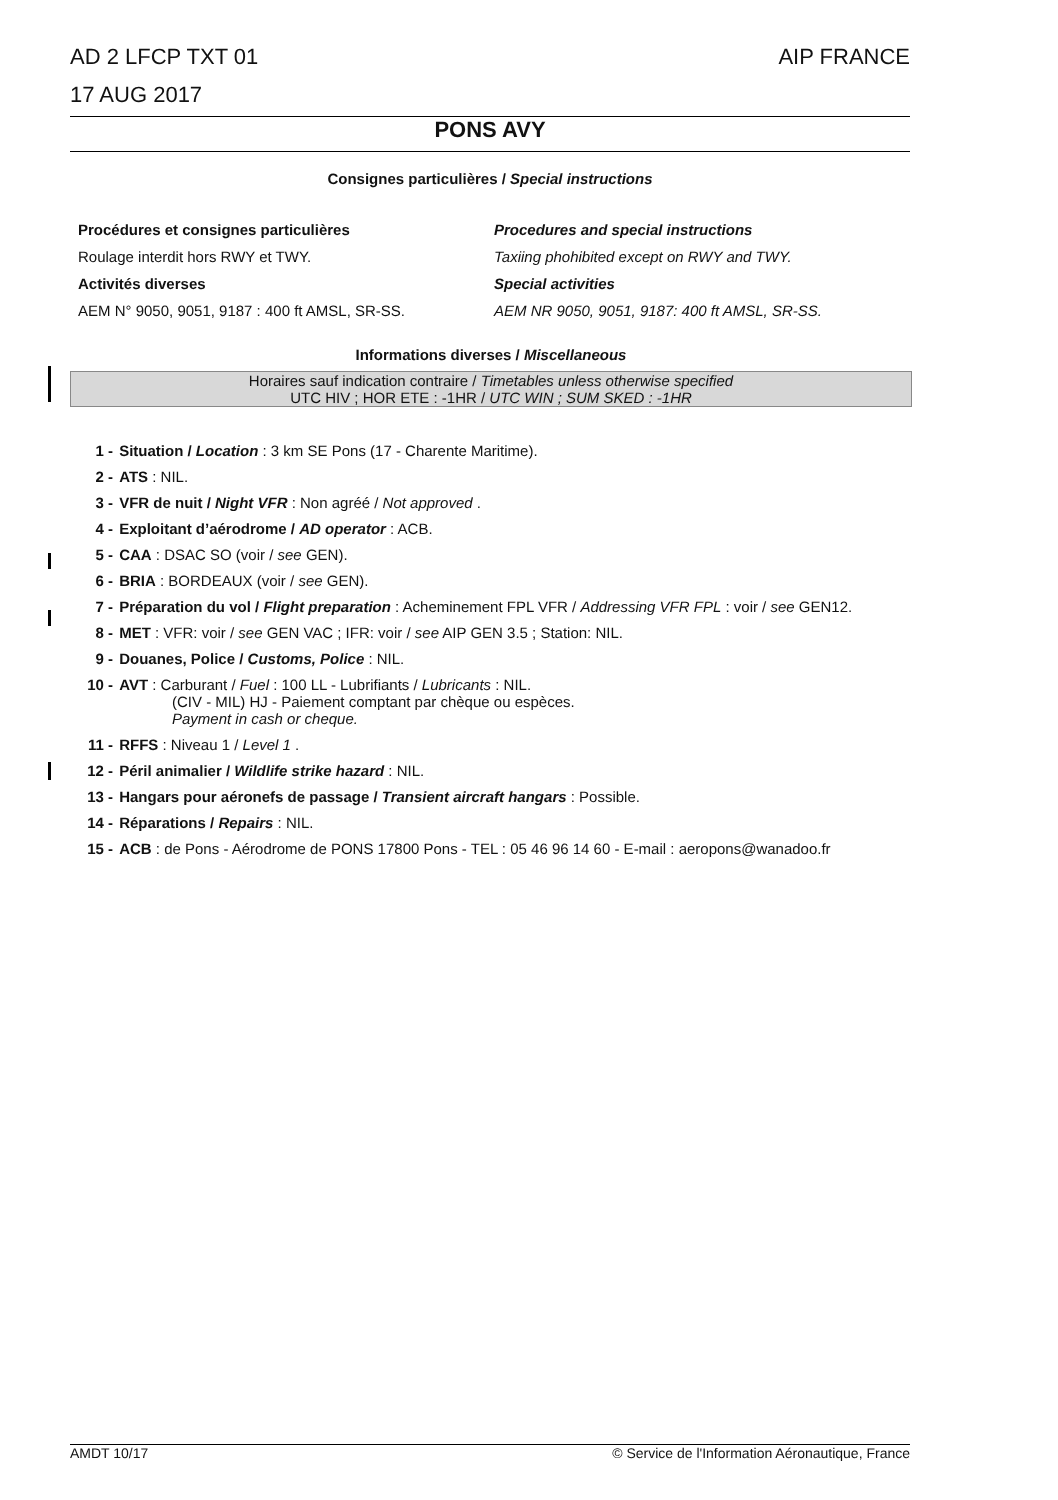AIP FRANCE AD 2 LFCP TXT 01
17 AUG 2017
PONS AVY
Consignes particulières / Special instructions
Procédures et consignes particulières
Roulage interdit hors RWY et TWY.
Activités diverses
AEM N° 9050, 9051, 9187 : 400 ft AMSL, SR-SS.
Procedures and special instructions
Taxiing phohibited except on RWY and TWY.
Special activities
AEM NR 9050, 9051, 9187: 400 ft AMSL, SR-SS.
Informations diverses / Miscellaneous
Horaires sauf indication contraire / Timetables unless otherwise specified
UTC HIV ; HOR ETE : -1HR / UTC WIN ; SUM SKED : -1HR
1 - Situation / Location : 3 km SE Pons (17 - Charente Maritime).
2 - ATS : NIL.
3 - VFR de nuit / Night VFR : Non agréé / Not approved .
4 - Exploitant d’aérodrome / AD operator : ACB.
5 - CAA : DSAC SO (voir / see GEN).
6 - BRIA : BORDEAUX (voir / see GEN).
7 - Préparation du vol / Flight preparation : Acheminement FPL VFR / Addressing VFR FPL : voir / see GEN12.
8 - MET : VFR: voir / see GEN VAC ; IFR: voir / see AIP GEN 3.5 ; Station: NIL.
9 - Douanes, Police / Customs, Police : NIL.
10 - AVT : Carburant / Fuel : 100 LL - Lubrifiants / Lubricants : NIL.
(CIV - MIL) HJ - Paiement comptant par chèque ou espèces.
Payment in cash or cheque.
11 - RFFS : Niveau 1 / Level 1 .
12 - Péril animalier / Wildlife strike hazard : NIL.
13 - Hangars pour aéronefs de passage / Transient aircraft hangars : Possible.
14 - Réparations / Repairs : NIL.
15 - ACB : de Pons - Aérodrome de PONS 17800 Pons - TEL : 05 46 96 14 60 - E-mail : aeropons@wanadoo.fr
© Service de l'Information Aéronautique, France AMDT 10/17